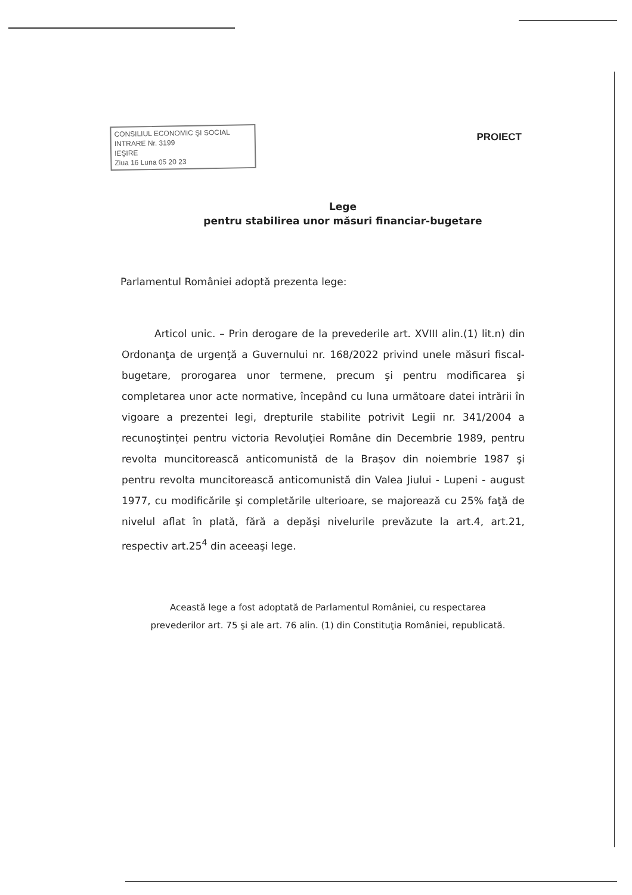CONSILIUL ECONOMIC ŞI SOCIAL
INTRARE Nr. 3199
IEŞIRE
Ziua 16 Luna 05 20 23
PROIECT
Lege
pentru stabilirea unor măsuri financiar-bugetare
Parlamentul României adoptă prezenta lege:
Articol unic. – Prin derogare de la prevederile art. XVIII alin.(1) lit.n) din Ordonanţa de urgenţă a Guvernului nr. 168/2022 privind unele măsuri fiscal-bugetare, prorogarea unor termene, precum şi pentru modificarea şi completarea unor acte normative, începând cu luna următoare datei intrării în vigoare a prezentei legi, drepturile stabilite potrivit Legii nr. 341/2004 a recunoştinţei pentru victoria Revoluţiei Române din Decembrie 1989, pentru revolta muncitorească anticomunistă de la Braşov din noiembrie 1987 şi pentru revolta muncitorească anticomunistă din Valea Jiului - Lupeni - august 1977, cu modificările şi completările ulterioare, se majorează cu 25% faţă de nivelul aflat în plată, fără a depăşi nivelurile prevăzute la art.4, art.21, respectiv art.25<sup>4</sup> din aceeaşi lege.
Această lege a fost adoptată de Parlamentul României, cu respectarea prevederilor art. 75 şi ale art. 76 alin. (1) din Constituţia României, republicată.